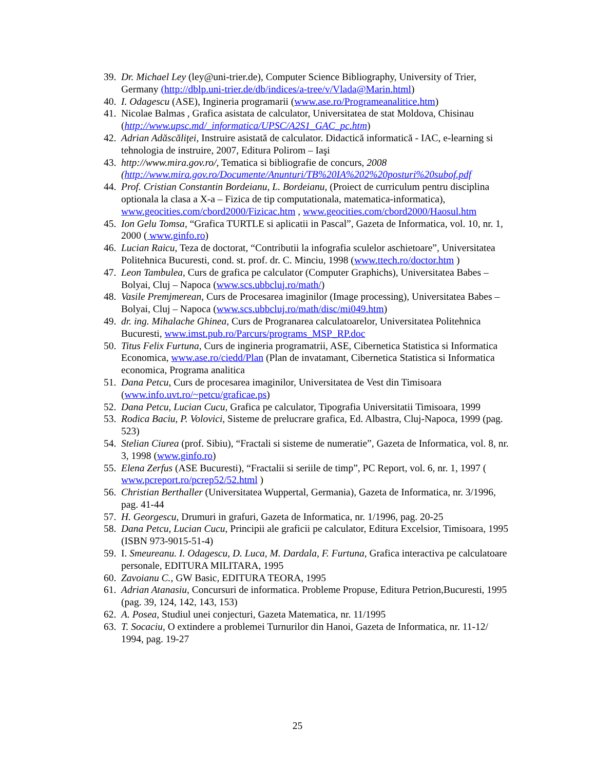39.
Dr. Michael Ley (ley@uni-trier.de), Computer Science Bibliography, University of Trier, Germany (http://dblp.uni-trier.de/db/indices/a-tree/v/Vlada@Marin.html)
40.
I. Odagescu (ASE), Ingineria programarii (www.ase.ro/Programeanalitice.htm)
41.
Nicolae Balmas , Grafica asistata de calculator, Universitatea de stat Moldova, Chisinau (http://www.upsc.md/_informatica/UPSC/A2S1_GAC_pc.htm)
42.
Adrian Adăscăliţei, Instruire asistată de calculator. Didactică informatică - IAC, e-learning si tehnologia de instruire, 2007, Editura Polirom – Iaşi
43.
http://www.mira.gov.ro/, Tematica si bibliografie de concurs, 2008 (http://www.mira.gov.ro/Documente/Anunturi/TB%20IA%202%20posturi%20subof.pdf
44.
Prof. Cristian Constantin Bordeianu, L. Bordeianu, (Proiect de curriculum pentru disciplina optionala la clasa a X-a – Fizica de tip computationala, matematica-informatica), www.geocities.com/cbord2000/Fizicac.htm , www.geocities.com/cbord2000/Haosul.htm
45.
Ion Gelu Tomsa, “Grafica TURTLE si aplicatii in Pascal”, Gazeta de Informatica, vol. 10, nr. 1, 2000 ( www.ginfo.ro)
46.
Lucian Raicu, Teza de doctorat, “Contributii la infografia sculelor aschietoare”, Universitatea Politehnica Bucuresti, cond. st. prof. dr. C. Minciu, 1998 (www.ttech.ro/doctor.htm )
47.
Leon Tambulea, Curs de grafica pe calculator (Computer Graphichs), Universitatea Babes – Bolyai, Cluj – Napoca (www.scs.ubbcluj.ro/math/)
48.
Vasile Premjmerean, Curs de Procesarea imaginilor (Image processing), Universitatea Babes – Bolyai, Cluj – Napoca (www.scs.ubbcluj.ro/math/disc/mi049.htm)
49.
dr. ing. Mihalache Ghinea, Curs de Progranarea calculatoarelor, Universitatea Politehnica Bucuresti, www.imst.pub.ro/Parcurs/programs_MSP_RP.doc
50.
Titus Felix Furtuna, Curs de ingineria programatrii, ASE, Cibernetica Statistica si Informatica Economica, www.ase.ro/ciedd/Plan (Plan de invatamant, Cibernetica Statistica si Informatica economica, Programa analitica
51.
Dana Petcu, Curs de procesarea imaginilor, Universitatea de Vest din Timisoara (www.info.uvt.ro/~petcu/graficae.ps)
52.
Dana Petcu, Lucian Cucu, Grafica pe calculator, Tipografia Universitatii Timisoara, 1999
53.
Rodica Baciu, P. Volovici, Sisteme de prelucrare grafica, Ed. Albastra, Cluj-Napoca, 1999 (pag. 523)
54.
Stelian Ciurea (prof. Sibiu), “Fractali si sisteme de numeratie”, Gazeta de Informatica, vol. 8, nr. 3, 1998 (www.ginfo.ro)
55.
Elena Zerfus (ASE Bucuresti), “Fractalii si seriile de timp”, PC Report, vol. 6, nr. 1, 1997 ( www.pcreport.ro/pcrep52/52.html )
56.
Christian Berthaller (Universitatea Wuppertal, Germania), Gazeta de Informatica, nr. 3/1996, pag. 41-44
57.
H. Georgescu, Drumuri in grafuri, Gazeta de Informatica, nr. 1/1996, pag. 20-25
58.
Dana Petcu, Lucian Cucu, Principii ale graficii pe calculator, Editura Excelsior, Timisoara, 1995 (ISBN 973-9015-51-4)
59.
I. Smeureanu. I. Odagescu, D. Luca, M. Dardala, F. Furtuna, Grafica interactiva pe calculatoare personale, EDITURA MILITARA, 1995
60.
Zavoianu C., GW Basic, EDITURA TEORA, 1995
61.
Adrian Atanasiu, Concursuri de informatica. Probleme Propuse, Editura Petrion,Bucuresti, 1995 (pag. 39, 124, 142, 143, 153)
62.
A. Posea, Studiul unei conjecturi, Gazeta Matematica, nr. 11/1995
63.
T. Socaciu, O extindere a problemei Turnurilor din Hanoi, Gazeta de Informatica, nr. 11-12/ 1994, pag. 19-27
25